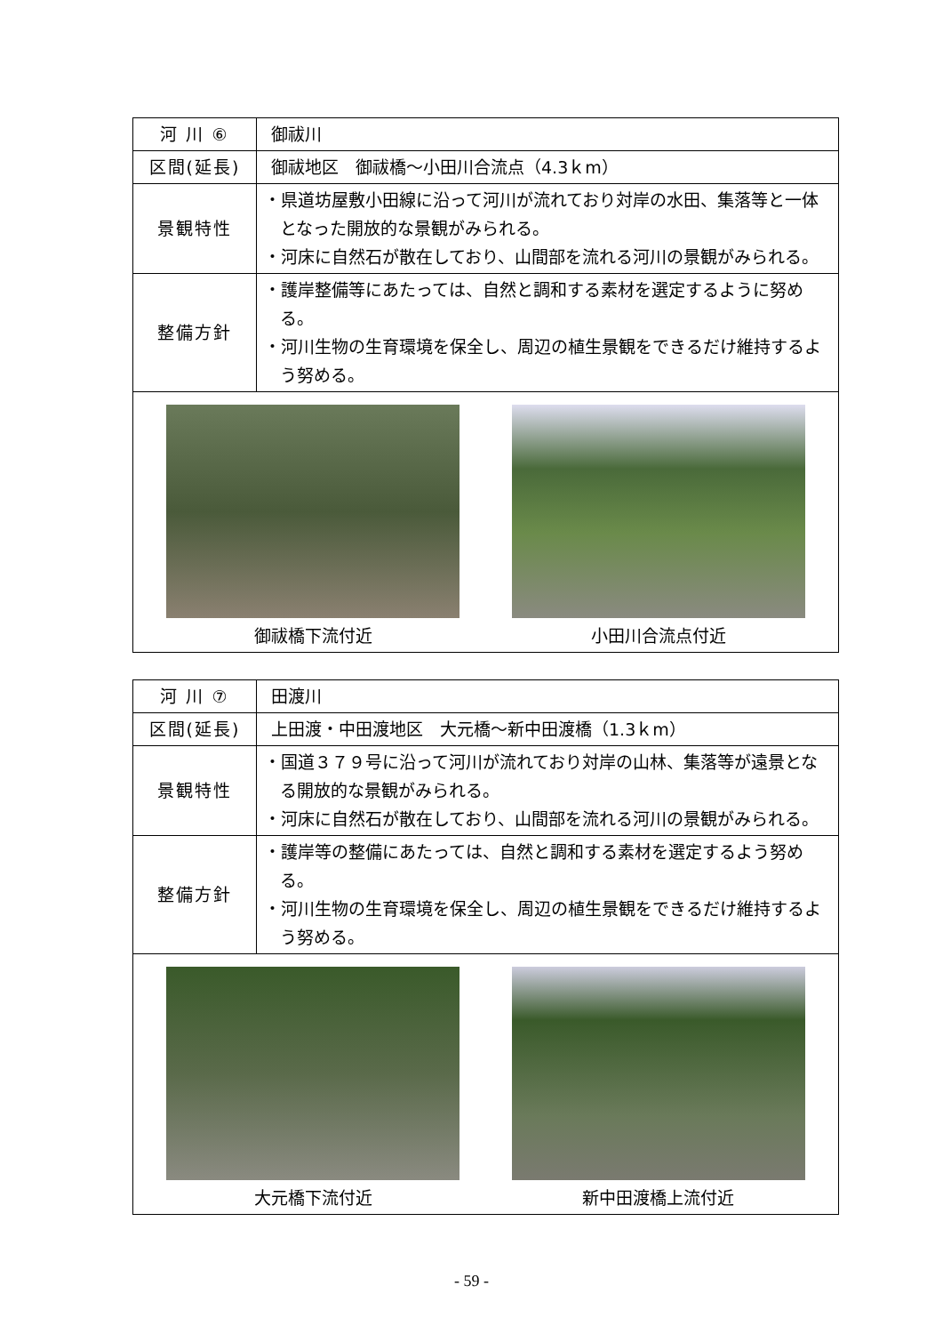| 河 川 ⑥ | 御祓川 |
| 区間(延長) | 御祓地区 御祓橋～小田川合流点（4.3ｋm） |
| 景観特性 | ・県道坊屋敷小田線に沿って河川が流れており対岸の水田、集落等と一体となった開放的な景観がみられる。 ・河床に自然石が散在しており、山間部を流れる河川の景観がみられる。 |
| 整備方針 | ・護岸整備等にあたっては、自然と調和する素材を選定するように努める。 ・河川生物の生育環境を保全し、周辺の植生景観をできるだけ維持するよう努める。 |
| 御祓橋下流付近 小田川合流点付近 | |
| 河 川 ⑦ | 田渡川 |
| 区間(延長) | 上田渡・中田渡地区 大元橋～新中田渡橋（1.3ｋm） |
| 景観特性 | ・国道３７９号に沿って河川が流れており対岸の山林、集落等が遠景となる開放的な景観がみられる。 ・河床に自然石が散在しており、山間部を流れる河川の景観がみられる。 |
| 整備方針 | ・護岸等の整備にあたっては、自然と調和する素材を選定するよう努める。 ・河川生物の生育環境を保全し、周辺の植生景観をできるだけ維持するよう努める。 |
| 大元橋下流付近 新中田渡橋上流付近 | |
- 59 -